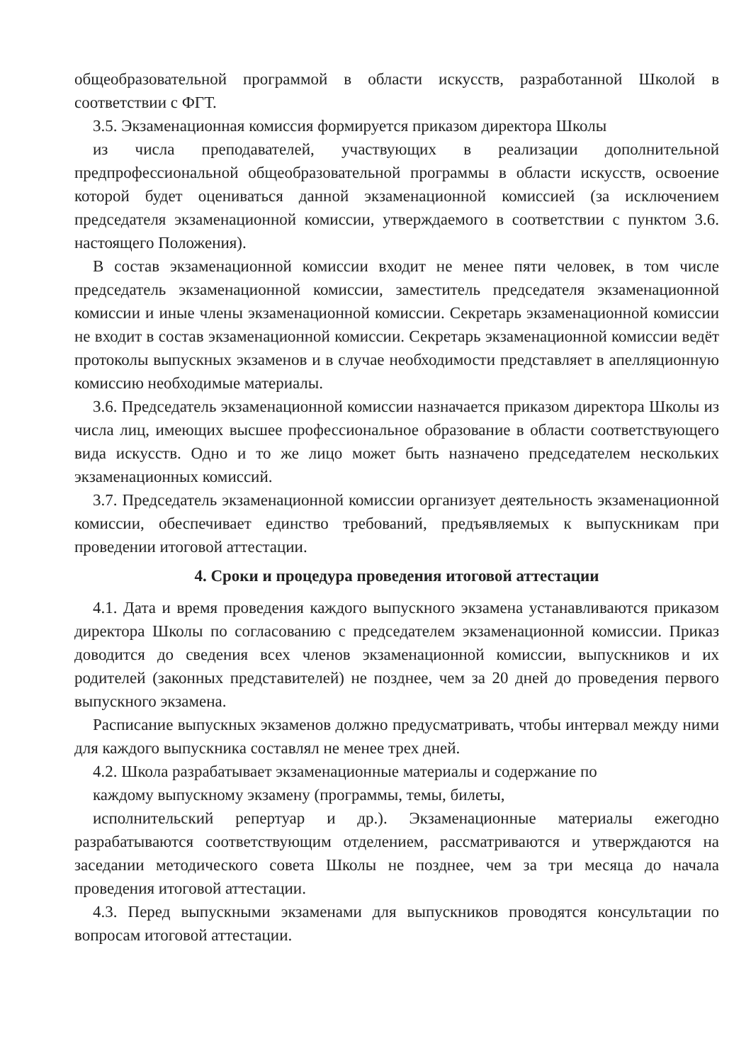общеобразовательной программой в области искусств, разработанной Школой в соответствии с ФГТ.
3.5. Экзаменационная комиссия формируется приказом директора Школы
из числа преподавателей, участвующих в реализации дополнительной предпрофессиональной общеобразовательной программы в области искусств, освоение которой будет оцениваться данной экзаменационной комиссией (за исключением председателя экзаменационной комиссии, утверждаемого в соответствии с пунктом 3.6. настоящего Положения).
В состав экзаменационной комиссии входит не менее пяти человек, в том числе председатель экзаменационной комиссии, заместитель председателя экзаменационной комиссии и иные члены экзаменационной комиссии. Секретарь экзаменационной комиссии не входит в состав экзаменационной комиссии. Секретарь экзаменационной комиссии ведёт протоколы выпускных экзаменов и в случае необходимости представляет в апелляционную комиссию необходимые материалы.
3.6. Председатель экзаменационной комиссии назначается приказом директора Школы из числа лиц, имеющих высшее профессиональное образование в области соответствующего вида искусств. Одно и то же лицо может быть назначено председателем нескольких экзаменационных комиссий.
3.7. Председатель экзаменационной комиссии организует деятельность экзаменационной комиссии, обеспечивает единство требований, предъявляемых к выпускникам при проведении итоговой аттестации.
4. Сроки и процедура проведения итоговой аттестации
4.1. Дата и время проведения каждого выпускного экзамена устанавливаются приказом директора Школы по согласованию с председателем экзаменационной комиссии. Приказ доводится до сведения всех членов экзаменационной комиссии, выпускников и их родителей (законных представителей) не позднее, чем за 20 дней до проведения первого выпускного экзамена.
Расписание выпускных экзаменов должно предусматривать, чтобы интервал между ними для каждого выпускника составлял не менее трех дней.
4.2. Школа разрабатывает экзаменационные материалы и содержание по
каждому выпускному экзамену (программы, темы, билеты,
исполнительский репертуар и др.). Экзаменационные материалы ежегодно разрабатываются соответствующим отделением, рассматриваются и утверждаются на заседании методического совета Школы не позднее, чем за три месяца до начала проведения итоговой аттестации.
4.3. Перед выпускными экзаменами для выпускников проводятся консультации по вопросам итоговой аттестации.